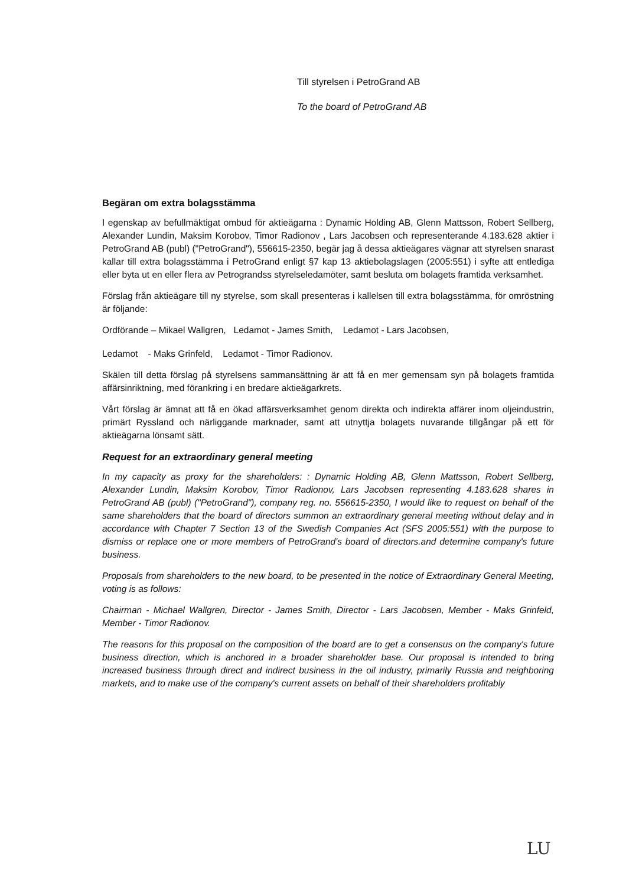Till styrelsen i PetroGrand AB
To the board of PetroGrand AB
Begäran om extra bolagsstämma
I egenskap av befullmäktigat ombud för aktieägarna : Dynamic Holding AB, Glenn Mattsson, Robert Sellberg, Alexander Lundin, Maksim Korobov, Timor Radionov , Lars Jacobsen och representerande 4.183.628 aktier i PetroGrand AB (publ) ("PetroGrand"), 556615-2350, begär jag å dessa aktieägares vägnar att styrelsen snarast kallar till extra bolagsstämma i PetroGrand enligt §7 kap 13 aktiebolagslagen (2005:551) i syfte att entlediga eller byta ut en eller flera av Petrograndss styrelseledamöter, samt besluta om bolagets framtida verksamhet.
Förslag från aktieägare till ny styrelse, som skall presenteras i kallelsen till extra bolagsstämma, för omröstning är följande:
Ordförande – Mikael Wallgren, Ledamot - James Smith, Ledamot - Lars Jacobsen,
Ledamot - Maks Grinfeld, Ledamot - Timor Radionov.
Skälen till detta förslag på styrelsens sammansättning är att få en mer gemensam syn på bolagets framtida affärsinriktning, med förankring i en bredare aktieägarkrets.
Vårt förslag är ämnat att få en ökad affärsverksamhet genom direkta och indirekta affärer inom oljeindustrin, primärt Ryssland och närliggande marknader, samt att utnyttja bolagets nuvarande tillgångar på ett för aktieägarna lönsamt sätt.
Request for an extraordinary general meeting
In my capacity as proxy for the shareholders: : Dynamic Holding AB, Glenn Mattsson, Robert Sellberg, Alexander Lundin, Maksim Korobov, Timor Radionov, Lars Jacobsen representing 4.183.628 shares in PetroGrand AB (publ) ("PetroGrand"), company reg. no. 556615-2350, I would like to request on behalf of the same shareholders that the board of directors summon an extraordinary general meeting without delay and in accordance with Chapter 7 Section 13 of the Swedish Companies Act (SFS 2005:551) with the purpose to dismiss or replace one or more members of PetroGrand's board of directors.and determine company's future business.
Proposals from shareholders to the new board, to be presented in the notice of Extraordinary General Meeting, voting is as follows:
Chairman - Michael Wallgren, Director - James Smith, Director - Lars Jacobsen, Member - Maks Grinfeld, Member - Timor Radionov.
The reasons for this proposal on the composition of the board are to get a consensus on the company's future business direction, which is anchored in a broader shareholder base. Our proposal is intended to bring increased business through direct and indirect business in the oil industry, primarily Russia and neighboring markets, and to make use of the company's current assets on behalf of their shareholders profitably
LU